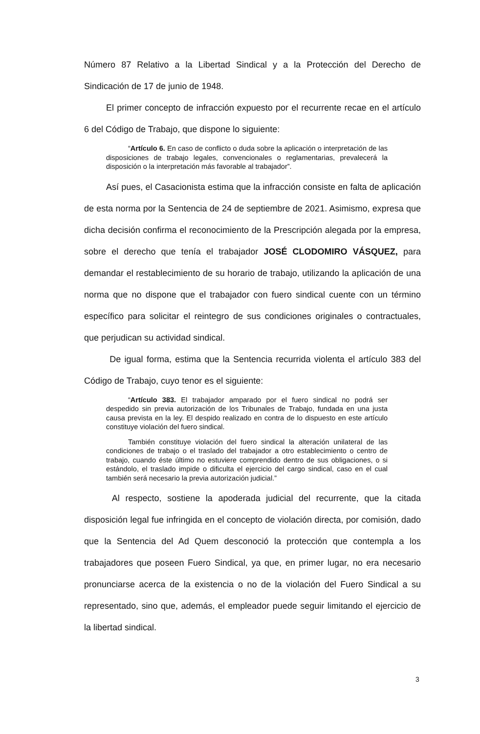Número 87 Relativo a la Libertad Sindical y a la Protección del Derecho de Sindicación de 17 de junio de 1948.
El primer concepto de infracción expuesto por el recurrente recae en el artículo 6 del Código de Trabajo, que dispone lo siguiente:
“Artículo 6. En caso de conflicto o duda sobre la aplicación o interpretación de las disposiciones de trabajo legales, convencionales o reglamentarias, prevalecerá la disposición o la interpretación más favorable al trabajador”.
Así pues, el Casacionista estima que la infracción consiste en falta de aplicación de esta norma por la Sentencia de 24 de septiembre de 2021. Asimismo, expresa que dicha decisión confirma el reconocimiento de la Prescripción alegada por la empresa, sobre el derecho que tenía el trabajador JOSÉ CLODOMIRO VÁSQUEZ, para demandar el restablecimiento de su horario de trabajo, utilizando la aplicación de una norma que no dispone que el trabajador con fuero sindical cuente con un término específico para solicitar el reintegro de sus condiciones originales o contractuales, que perjudican su actividad sindical.
De igual forma, estima que la Sentencia recurrida violenta el artículo 383 del Código de Trabajo, cuyo tenor es el siguiente:
“Artículo 383. El trabajador amparado por el fuero sindical no podrá ser despedido sin previa autorización de los Tribunales de Trabajo, fundada en una justa causa prevista en la ley. El despido realizado en contra de lo dispuesto en este artículo constituye violación del fuero sindical.
También constituye violación del fuero sindical la alteración unilateral de las condiciones de trabajo o el traslado del trabajador a otro establecimiento o centro de trabajo, cuando éste último no estuviere comprendido dentro de sus obligaciones, o si estándolo, el traslado impide o dificulta el ejercicio del cargo sindical, caso en el cual también será necesario la previa autorización judicial.”
Al respecto, sostiene la apoderada judicial del recurrente, que la citada disposición legal fue infringida en el concepto de violación directa, por comisión, dado que la Sentencia del Ad Quem desconoció la protección que contempla a los trabajadores que poseen Fuero Sindical, ya que, en primer lugar, no era necesario pronunciarse acerca de la existencia o no de la violación del Fuero Sindical a su representado, sino que, además, el empleador puede seguir limitando el ejercicio de la libertad sindical.
3